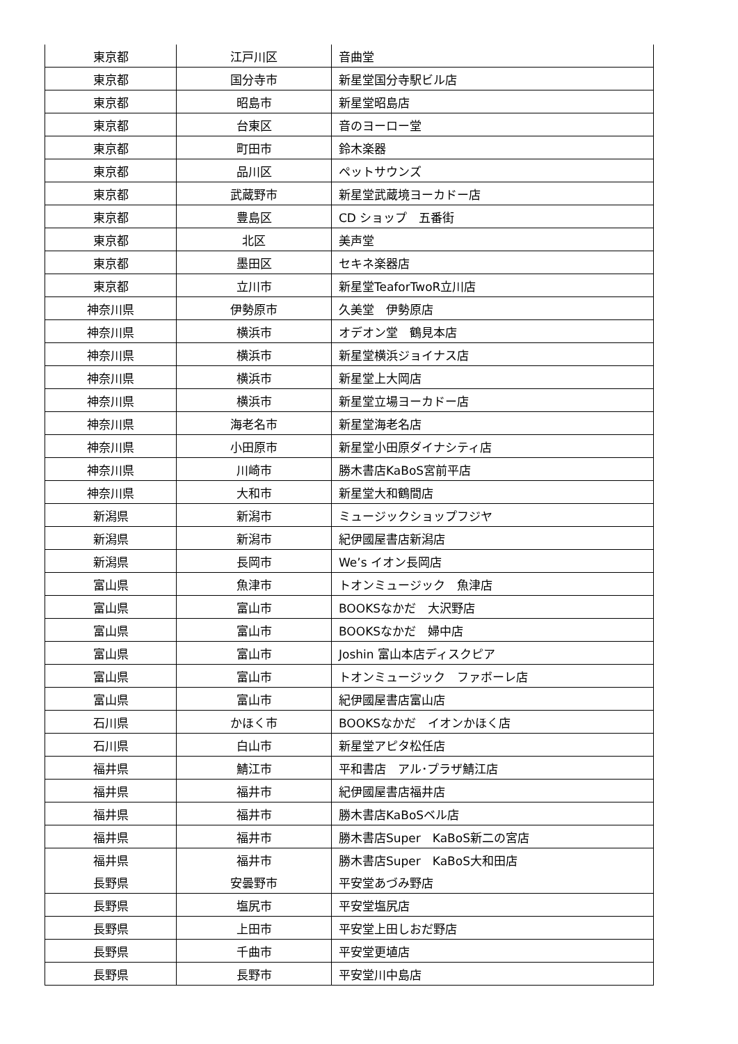| 東京都 | 江戸川区 | 音曲堂 |
| 東京都 | 国分寺市 | 新星堂国分寺駅ビル店 |
| 東京都 | 昭島市 | 新星堂昭島店 |
| 東京都 | 台東区 | 音のヨーロー堂 |
| 東京都 | 町田市 | 鈴木楽器 |
| 東京都 | 品川区 | ペットサウンズ |
| 東京都 | 武蔵野市 | 新星堂武蔵境ヨーカドー店 |
| 東京都 | 豊島区 | CD ショップ 五番街 |
| 東京都 | 北区 | 美声堂 |
| 東京都 | 墨田区 | セキネ楽器店 |
| 東京都 | 立川市 | 新星堂TeaforTwoR立川店 |
| 神奈川県 | 伊勢原市 | 久美堂 伊勢原店 |
| 神奈川県 | 横浜市 | オデオン堂 鶴見本店 |
| 神奈川県 | 横浜市 | 新星堂横浜ジョイナス店 |
| 神奈川県 | 横浜市 | 新星堂上大岡店 |
| 神奈川県 | 横浜市 | 新星堂立場ヨーカドー店 |
| 神奈川県 | 海老名市 | 新星堂海老名店 |
| 神奈川県 | 小田原市 | 新星堂小田原ダイナシティ店 |
| 神奈川県 | 川崎市 | 勝木書店KaBoS宮前平店 |
| 神奈川県 | 大和市 | 新星堂大和鶴間店 |
| 新潟県 | 新潟市 | ミュージックショップフジヤ |
| 新潟県 | 新潟市 | 紀伊國屋書店新潟店 |
| 新潟県 | 長岡市 | We’s イオン長岡店 |
| 富山県 | 魚津市 | トオンミュージック 魚津店 |
| 富山県 | 富山市 | BOOKSなかだ 大沢野店 |
| 富山県 | 富山市 | BOOKSなかだ 婦中店 |
| 富山県 | 富山市 | Joshin 富山本店ディスクピア |
| 富山県 | 富山市 | トオンミュージック ファボーレ店 |
| 富山県 | 富山市 | 紀伊國屋書店富山店 |
| 石川県 | かほく市 | BOOKSなかだ イオンかほく店 |
| 石川県 | 白山市 | 新星堂アピタ松任店 |
| 福井県 | 鯖江市 | 平和書店 アル･プラザ鯖江店 |
| 福井県 | 福井市 | 紀伊國屋書店福井店 |
| 福井県 | 福井市 | 勝木書店KaBoSベル店 |
| 福井県 | 福井市 | 勝木書店Super KaBoS新二の宮店 |
| 福井県 | 福井市 | 勝木書店Super KaBoS大和田店 |
| 長野県 | 安曇野市 | 平安堂あづみ野店 |
| 長野県 | 塩尻市 | 平安堂塩尻店 |
| 長野県 | 上田市 | 平安堂上田しおだ野店 |
| 長野県 | 千曲市 | 平安堂更埴店 |
| 長野県 | 長野市 | 平安堂川中島店 |